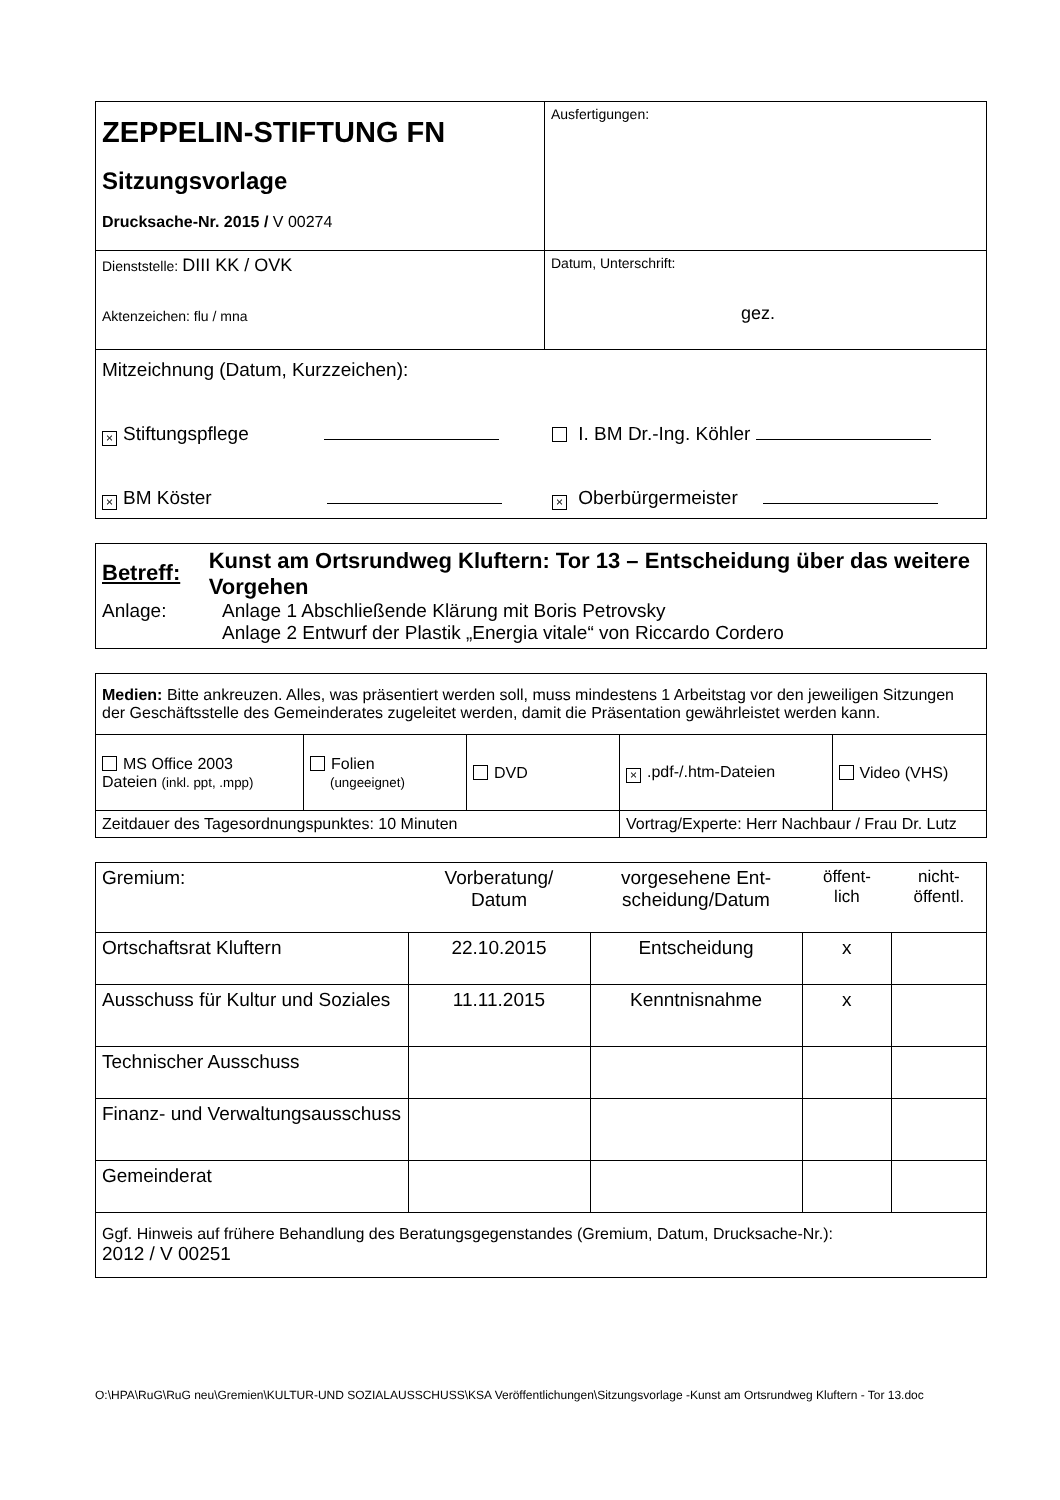| ZEPPELIN-STIFTUNG FN Sitzungsvorlage Drucksache-Nr. 2015 / V 00274 | Ausfertigungen: |
| Dienststelle: DIII KK / OVK Aktenzeichen: flu / mna | Datum, Unterschrift: gez. |
| Mitzeichnung (Datum, Kurzzeichen): × Stiftungspflege I. BM Dr.-Ing. Köhler × BM Köster × Oberbürgermeister | |
| Betreff: Kunst am Ortsrundweg Kluftern: Tor 13 – Entscheidung über das weitere Vorgehen Anlage: Anlage 1 Abschließende Klärung mit Boris Petrovsky Anlage 2 Entwurf der Plastik „Energia vitale“ von Riccardo Cordero |
| Medien: Bitte ankreuzen. Alles, was präsentiert werden soll, muss mindestens 1 Arbeitstag vor den jeweiligen Sitzungen der Geschäftsstelle des Gemeinderates zugeleitet werden, damit die Präsentation gewährleistet werden kann. | | | | |
| MS Office 2003 Dateien (inkl. ppt, .mpp) | Folien (ungeeignet) | DVD | × .pdf-/.htm-Dateien | Video (VHS) |
| Zeitdauer des Tagesordnungspunktes: 10 Minuten | | | Vortrag/Experte: Herr Nachbaur / Frau Dr. Lutz | |
| Gremium: | Vorberatung/ Datum | vorgesehene Ent- scheidung/Datum | öffent- lich | nicht- öffentl. |
| Ortschaftsrat Kluftern | 22.10.2015 | Entscheidung | x | |
| Ausschuss für Kultur und Soziales | 11.11.2015 | Kenntnisnahme | x | |
| Technischer Ausschuss | | | | |
| Finanz- und Verwaltungsausschuss | | | | |
| Gemeinderat | | | | |
| Ggf. Hinweis auf frühere Behandlung des Beratungsgegenstandes (Gremium, Datum, Drucksache-Nr.): 2012 / V 00251 | | | | |
O:\HPA\RuG\RuG neu\Gremien\KULTUR-UND SOZIALAUSSCHUSS\KSA Veröffentlichungen\Sitzungsvorlage -Kunst am Ortsrundweg Kluftern - Tor 13.doc